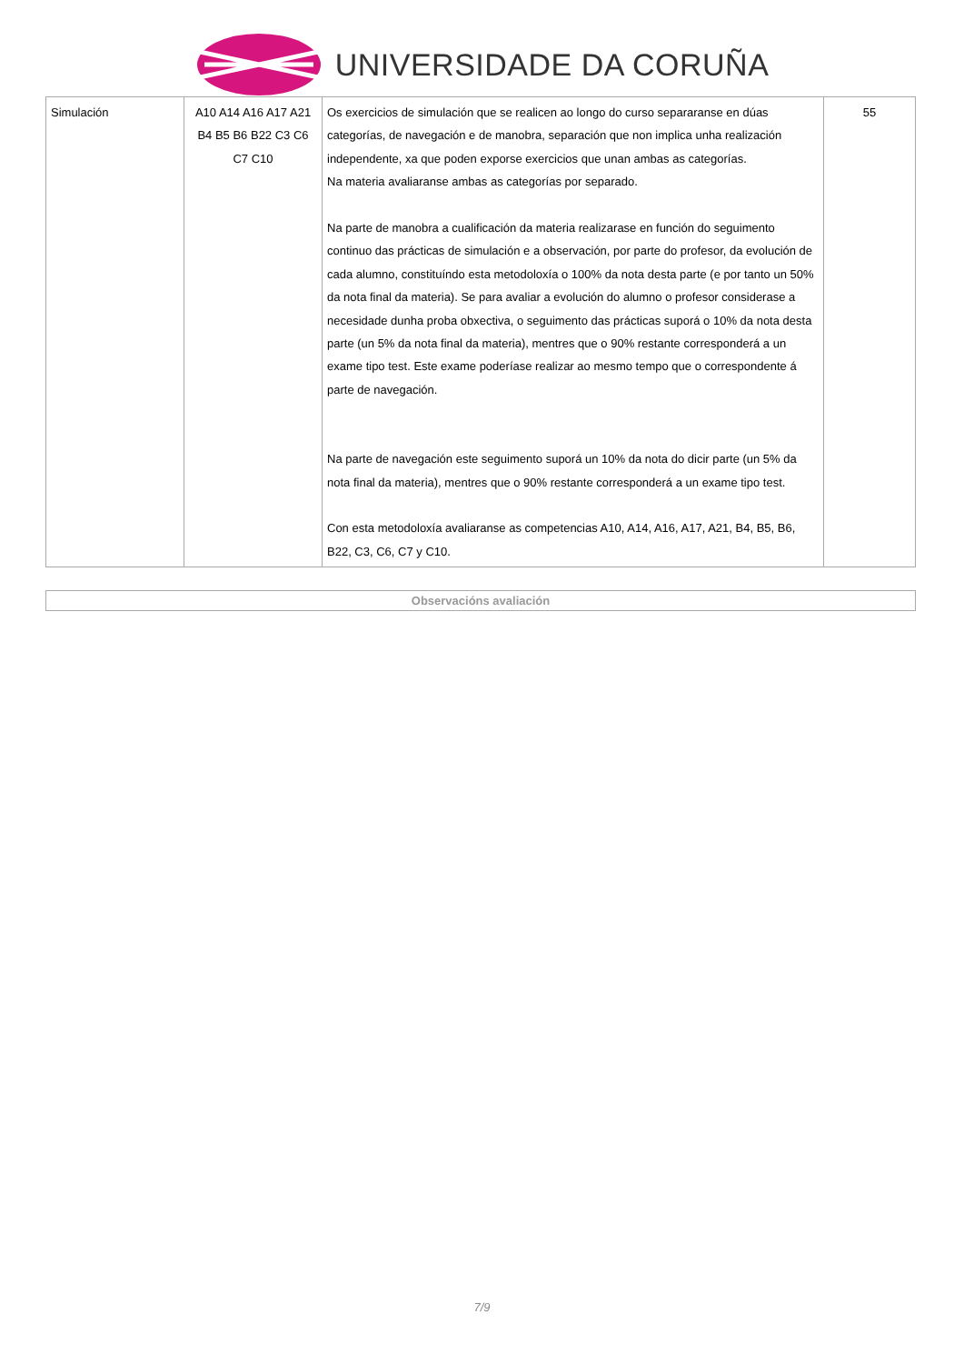UNIVERSIDADE DA CORUÑA
| Simulación | A10 A14 A16 A17 A21 B4 B5 B6 B22 C3 C6 C7 C10 | Os exercicios de simulación que se realicen ao longo do curso separaranse en dúas categorías, de navegación e de manobra, separación que non implica unha realización independente, xa que poden exporse exercicios que unan ambas as categorías. Na materia avaliaranse ambas as categorías por separado. Na parte de manobra a cualificación da materia realizarase en función do seguimento continuo das prácticas de simulación e a observación, por parte do profesor, da evolución de cada alumno, constituíndo esta metodoloxía o 100% da nota desta parte (e por tanto un 50% da nota final da materia). Se para avaliar a evolución do alumno o profesor considerase a necesidade dunha proba obxectiva, o seguimento das prácticas suporá o 10% da nota desta parte (un 5% da nota final da materia), mentres que o 90% restante corresponderá a un exame tipo test. Este exame poderíase realizar ao mesmo tempo que o correspondente á parte de navegación. Na parte de navegación este seguimento suporá un 10% da nota do dicir parte (un 5% da nota final da materia), mentres que o 90% restante corresponderá a un exame tipo test. Con esta metodoloxía avaliaranse as competencias A10, A14, A16, A17, A21, B4, B5, B6, B22, C3, C6, C7 y C10. | 55 |
Observacións avaliación
7/9